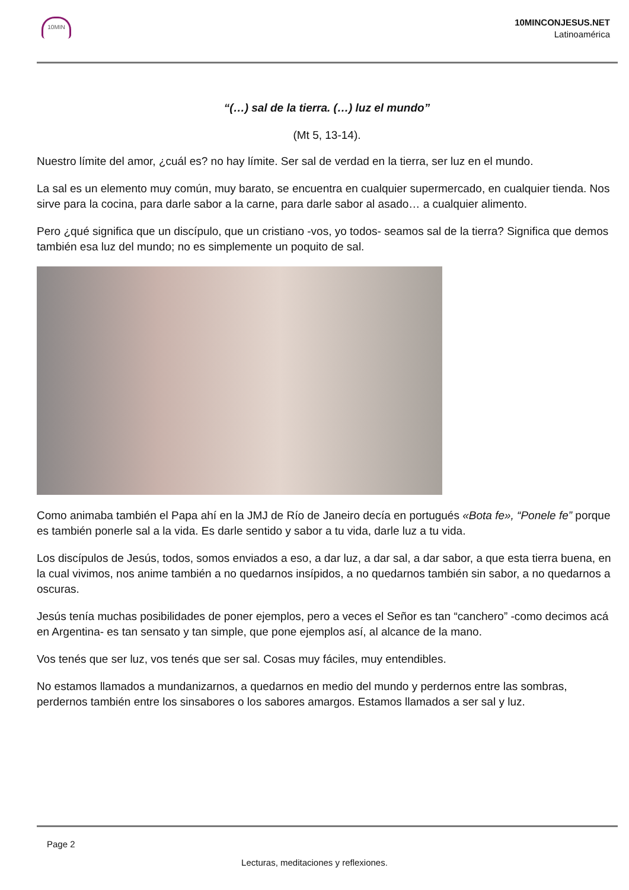10MIN
10MINCONJESUS.NET
Latinoamérica
“(…) sal de la tierra. (…) luz el mundo”
(Mt 5, 13-14).
Nuestro límite del amor, ¿cuál es? no hay límite. Ser sal de verdad en la tierra, ser luz en el mundo.
La sal es un elemento muy común, muy barato, se encuentra en cualquier supermercado, en cualquier tienda. Nos sirve para la cocina, para darle sabor a la carne, para darle sabor al asado… a cualquier alimento.
Pero ¿qué significa que un discípulo, que un cristiano -vos, yo todos- seamos sal de la tierra? Significa que demos también esa luz del mundo; no es simplemente un poquito de sal.
Como animaba también el Papa ahí en la JMJ de Río de Janeiro decía en portugués «Bota fe», “Ponele fe” porque es también ponerle sal a la vida. Es darle sentido y sabor a tu vida, darle luz a tu vida.
Los discípulos de Jesús, todos, somos enviados a eso, a dar luz, a dar sal, a dar sabor, a que esta tierra buena, en la cual vivimos, nos anime también a no quedarnos insípidos, a no quedarnos también sin sabor, a no quedarnos a oscuras.
Jesús tenía muchas posibilidades de poner ejemplos, pero a veces el Señor es tan “canchero” -como decimos acá en Argentina- es tan sensato y tan simple, que pone ejemplos así, al alcance de la mano.
Vos tenés que ser luz, vos tenés que ser sal. Cosas muy fáciles, muy entendibles.
No estamos llamados a mundanizarnos, a quedarnos en medio del mundo y perdernos entre las sombras, perdernos también entre los sinsabores o los sabores amargos. Estamos llamados a ser sal y luz.
Page 2
Lecturas, meditaciones y reflexiones.